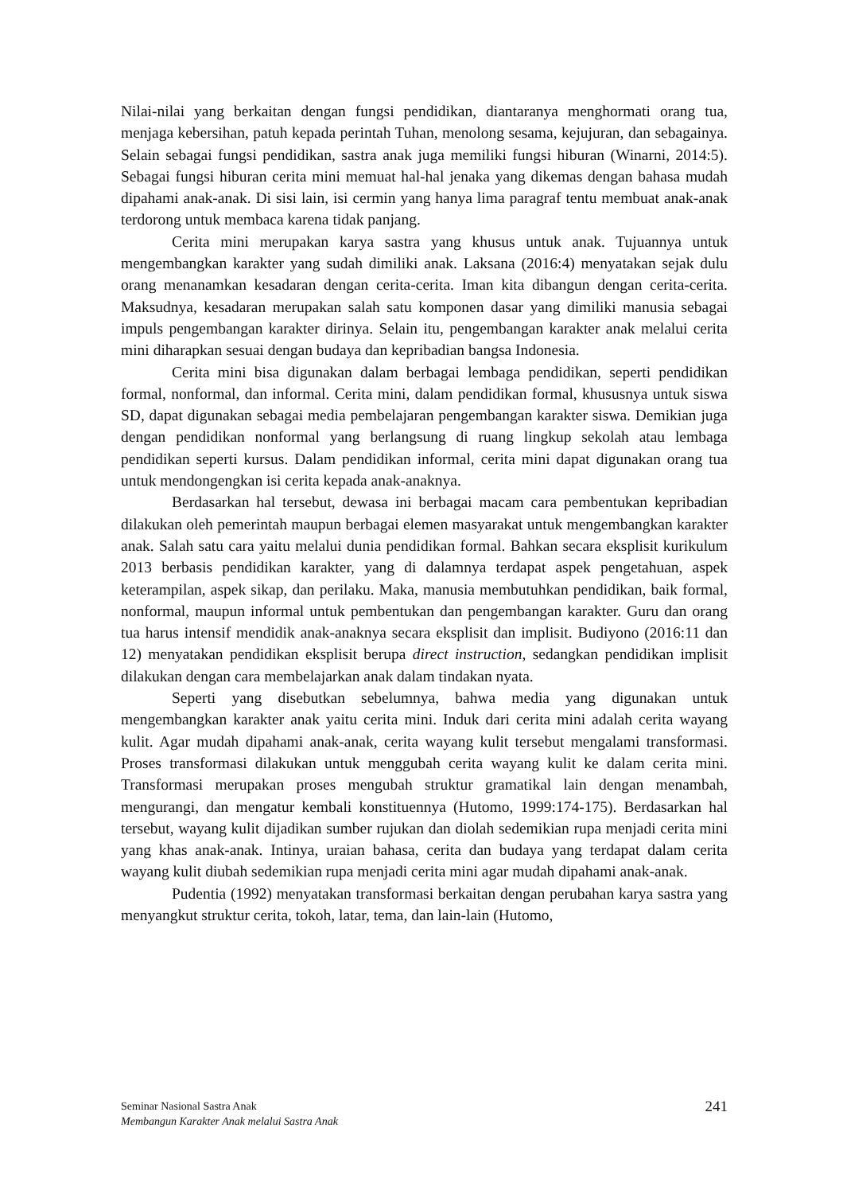Nilai-nilai yang berkaitan dengan fungsi pendidikan, diantaranya menghormati orang tua, menjaga kebersihan, patuh kepada perintah Tuhan, menolong sesama, kejujuran, dan sebagainya. Selain sebagai fungsi pendidikan, sastra anak juga memiliki fungsi hiburan (Winarni, 2014:5). Sebagai fungsi hiburan cerita mini memuat hal-hal jenaka yang dikemas dengan bahasa mudah dipahami anak-anak. Di sisi lain, isi cermin yang hanya lima paragraf tentu membuat anak-anak terdorong untuk membaca karena tidak panjang.
Cerita mini merupakan karya sastra yang khusus untuk anak. Tujuannya untuk mengembangkan karakter yang sudah dimiliki anak. Laksana (2016:4) menyatakan sejak dulu orang menanamkan kesadaran dengan cerita-cerita. Iman kita dibangun dengan cerita-cerita. Maksudnya, kesadaran merupakan salah satu komponen dasar yang dimiliki manusia sebagai impuls pengembangan karakter dirinya. Selain itu, pengembangan karakter anak melalui cerita mini diharapkan sesuai dengan budaya dan kepribadian bangsa Indonesia.
Cerita mini bisa digunakan dalam berbagai lembaga pendidikan, seperti pendidikan formal, nonformal, dan informal. Cerita mini, dalam pendidikan formal, khususnya untuk siswa SD, dapat digunakan sebagai media pembelajaran pengembangan karakter siswa. Demikian juga dengan pendidikan nonformal yang berlangsung di ruang lingkup sekolah atau lembaga pendidikan seperti kursus. Dalam pendidikan informal, cerita mini dapat digunakan orang tua untuk mendongengkan isi cerita kepada anak-anaknya.
Berdasarkan hal tersebut, dewasa ini berbagai macam cara pembentukan kepribadian dilakukan oleh pemerintah maupun berbagai elemen masyarakat untuk mengembangkan karakter anak. Salah satu cara yaitu melalui dunia pendidikan formal. Bahkan secara eksplisit kurikulum 2013 berbasis pendidikan karakter, yang di dalamnya terdapat aspek pengetahuan, aspek keterampilan, aspek sikap, dan perilaku. Maka, manusia membutuhkan pendidikan, baik formal, nonformal, maupun informal untuk pembentukan dan pengembangan karakter. Guru dan orang tua harus intensif mendidik anak-anaknya secara eksplisit dan implisit. Budiyono (2016:11 dan 12) menyatakan pendidikan eksplisit berupa direct instruction, sedangkan pendidikan implisit dilakukan dengan cara membelajarkan anak dalam tindakan nyata.
Seperti yang disebutkan sebelumnya, bahwa media yang digunakan untuk mengembangkan karakter anak yaitu cerita mini. Induk dari cerita mini adalah cerita wayang kulit. Agar mudah dipahami anak-anak, cerita wayang kulit tersebut mengalami transformasi. Proses transformasi dilakukan untuk menggubah cerita wayang kulit ke dalam cerita mini. Transformasi merupakan proses mengubah struktur gramatikal lain dengan menambah, mengurangi, dan mengatur kembali konstituennya (Hutomo, 1999:174-175). Berdasarkan hal tersebut, wayang kulit dijadikan sumber rujukan dan diolah sedemikian rupa menjadi cerita mini yang khas anak-anak. Intinya, uraian bahasa, cerita dan budaya yang terdapat dalam cerita wayang kulit diubah sedemikian rupa menjadi cerita mini agar mudah dipahami anak-anak.
Pudentia (1992) menyatakan transformasi berkaitan dengan perubahan karya sastra yang menyangkut struktur cerita, tokoh, latar, tema, dan lain-lain (Hutomo,
Seminar Nasional Sastra Anak
Membangun Karakter Anak melalui Sastra Anak
241